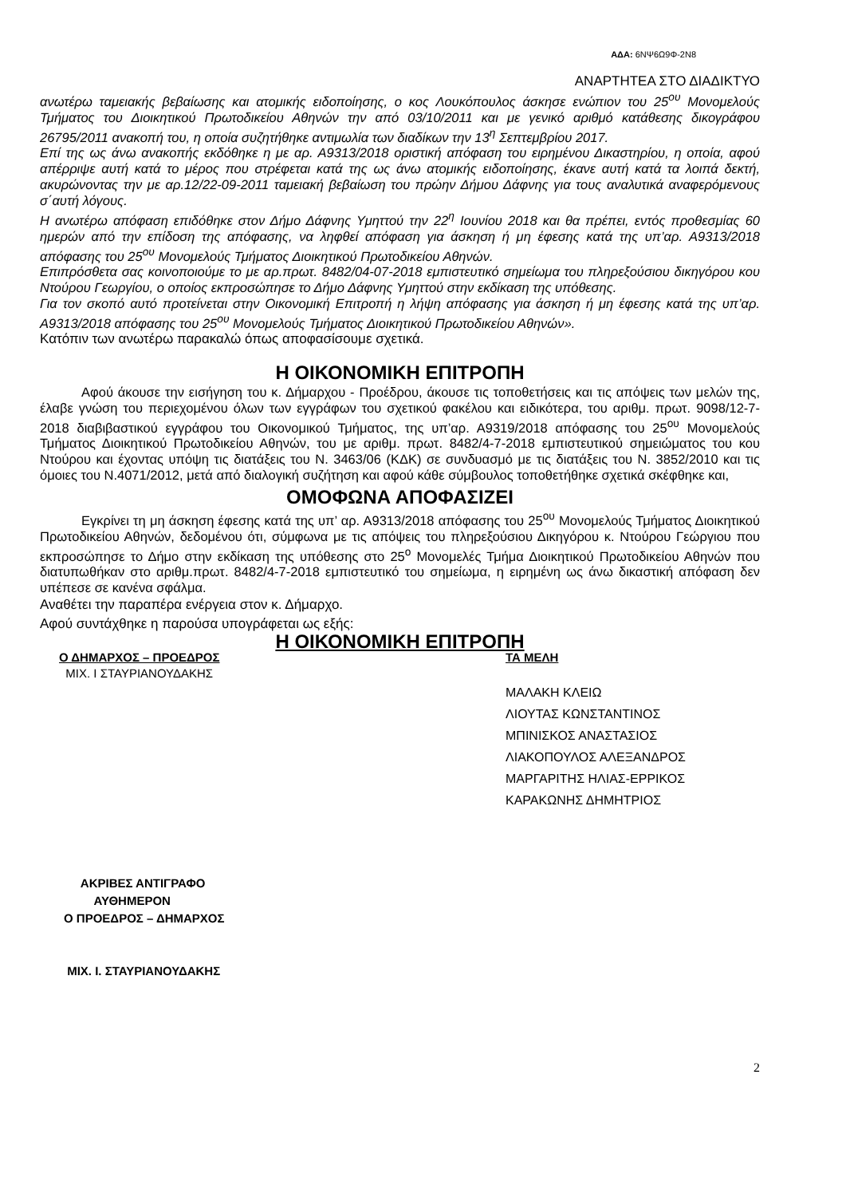ΑΔΑ: 6ΝΨ6Ω9Φ-2Ν8
ΑΝΑΡΤΗΤΕΑ ΣΤΟ ΔΙΑΔΙΚΤΥΟ
ανωτέρω ταμειακής βεβαίωσης και ατομικής ειδοποίησης, ο κος Λουκόπουλος άσκησε ενώπιον του 25<sup>ου</sup> Μονομελούς Τμήματος του Διοικητικού Πρωτοδικείου Αθηνών την από 03/10/2011 και με γενικό αριθμό κατάθεσης δικογράφου 26795/2011 ανακοπή του, η οποία συζητήθηκε αντιμωλία των διαδίκων την 13<sup>η</sup> Σεπτεμβρίου 2017.
Επί της ως άνω ανακοπής εκδόθηκε η με αρ. Α9313/2018 οριστική απόφαση του ειρημένου Δικαστηρίου, η οποία, αφού απέρριψε αυτή κατά το μέρος που στρέφεται κατά της ως άνω ατομικής ειδοποίησης, έκανε αυτή κατά τα λοιπά δεκτή, ακυρώνοντας την με αρ.12/22-09-2011 ταμειακή βεβαίωση του πρώην Δήμου Δάφνης για τους αναλυτικά αναφερόμενους σ΄αυτή λόγους.
Η ανωτέρω απόφαση επιδόθηκε στον Δήμο Δάφνης Υμηττού την 22<sup>η</sup> Ιουνίου 2018 και θα πρέπει, εντός προθεσμίας 60 ημερών από την επίδοση της απόφασης, να ληφθεί απόφαση για άσκηση ή μη έφεσης κατά της υπ’αρ. Α9313/2018 απόφασης του 25<sup>ου</sup> Μονομελούς Τμήματος Διοικητικού Πρωτοδικείου Αθηνών.
Επιπρόσθετα σας κοινοποιούμε το με αρ.πρωτ. 8482/04-07-2018 εμπιστευτικό σημείωμα του πληρεξούσιου δικηγόρου κου Ντούρου Γεωργίου, ο οποίος εκπροσώπησε το Δήμο Δάφνης Υμηττού στην εκδίκαση της υπόθεσης.
Για τον σκοπό αυτό προτείνεται στην Οικονομική Επιτροπή η λήψη απόφασης για άσκηση ή μη έφεσης κατά της υπ’αρ. Α9313/2018 απόφασης του 25<sup>ου</sup> Μονομελούς Τμήματος Διοικητικού Πρωτοδικείου Αθηνών».
Κατόπιν των ανωτέρω παρακαλώ όπως αποφασίσουμε σχετικά.
Η ΟΙΚΟΝΟΜΙΚΗ ΕΠΙΤΡΟΠΗ
Αφού άκουσε την εισήγηση του κ. Δήμαρχου - Προέδρου, άκουσε τις τοποθετήσεις και τις απόψεις των μελών της, έλαβε γνώση του περιεχομένου όλων των εγγράφων του σχετικού φακέλου και ειδικότερα, του αριθμ. πρωτ. 9098/12-7-2018 διαβιβαστικού εγγράφου του Οικονομικού Τμήματος, της υπ’αρ. Α9319/2018 απόφασης του 25<sup>ου</sup> Μονομελούς Τμήματος Διοικητικού Πρωτοδικείου Αθηνών, του με αριθμ. πρωτ. 8482/4-7-2018 εμπιστευτικού σημειώματος του κου Ντούρου και έχοντας υπόψη τις διατάξεις του Ν. 3463/06 (ΚΔΚ) σε συνδυασμό με τις διατάξεις του Ν. 3852/2010 και τις όμοιες του Ν.4071/2012, μετά από διαλογική συζήτηση και αφού κάθε σύμβουλος τοποθετήθηκε σχετικά σκέφθηκε και,
ΟΜΟΦΩΝΑ ΑΠΟΦΑΣΙΖΕΙ
Εγκρίνει τη μη άσκηση έφεσης κατά της υπ’ αρ. Α9313/2018 απόφασης του 25<sup>ου</sup> Μονομελούς Τμήματος Διοικητικού Πρωτοδικείου Αθηνών, δεδομένου ότι, σύμφωνα με τις απόψεις του πληρεξούσιου Δικηγόρου κ. Ντούρου Γεώργιου που εκπροσώπησε το Δήμο στην εκδίκαση της υπόθεσης στο 25<sup>ο</sup> Μονομελές Τμήμα Διοικητικού Πρωτοδικείου Αθηνών που διατυπωθήκαν στο αριθμ.πρωτ. 8482/4-7-2018 εμπιστευτικό του σημείωμα, η ειρημένη ως άνω δικαστική απόφαση δεν υπέπεσε σε κανένα σφάλμα.
Αναθέτει την παραπέρα ενέργεια στον κ. Δήμαρχο.
Αφού συντάχθηκε η παρούσα υπογράφεται ως εξής:
Η ΟΙΚΟΝΟΜΙΚΗ ΕΠΙΤΡΟΠΗ
Ο ΔΗΜΑΡΧΟΣ – ΠΡΟΕΔΡΟΣ
ΜΙΧ. Ι ΣΤΑΥΡΙΑΝΟΥΔΑΚΗΣ
ΤΑ ΜΕΛΗ
ΜΑΛΑΚΗ ΚΛΕΙΩ
ΛΙΟΥΤΑΣ ΚΩΝΣΤΑΝΤΙΝΟΣ
ΜΠΙΝΙΣΚΟΣ ΑΝΑΣΤΑΣΙΟΣ
ΛΙΑΚΟΠΟΥΛΟΣ ΑΛΕΞΑΝΔΡΟΣ
ΜΑΡΓΑΡΙΤΗΣ ΗΛΙΑΣ-ΕΡΡΙΚΟΣ
ΚΑΡΑΚΩΝΗΣ ΔΗΜΗΤΡΙΟΣ
ΑΚΡΙΒΕΣ ΑΝΤΙΓΡΑΦΟ
ΑΥΘΗΜΕΡΟΝ
Ο ΠΡΟΕΔΡΟΣ – ΔΗΜΑΡΧΟΣ
ΜΙΧ. Ι. ΣΤΑΥΡΙΑΝΟΥΔΑΚΗΣ
2